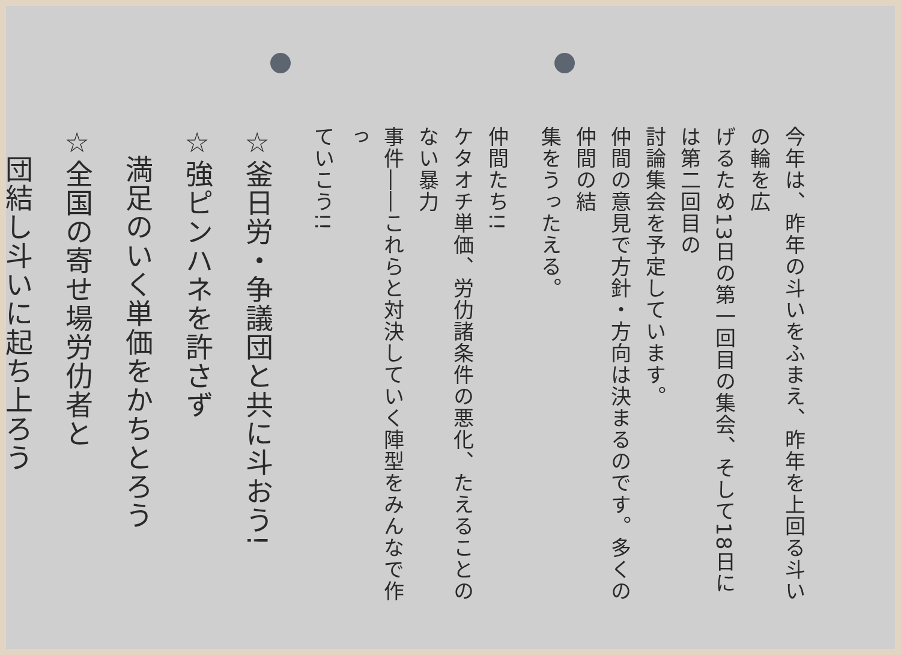今年は、昨年の斗いをふまえ、昨年を上回る斗いの輪を広
げるため13日の第一回目の集会、そして18日には第二回目の
討論集会を予定しています。
仲間の意見で方針・方向は決まるのです。多くの仲間の結
集をうったえる。
仲間たち!!
ケタオチ単価、労仂諸条件の悪化、たえることのない暴力
事件――これらと対決していく陣型をみんなで作っ
ていこう!!
☆釜日労・争議団と共に斗おう!
☆強ピンハネを許さず
　満足のいく単価をかちとろう
☆全国の寄せ場労仂者と
　団結し斗いに起ち上ろう